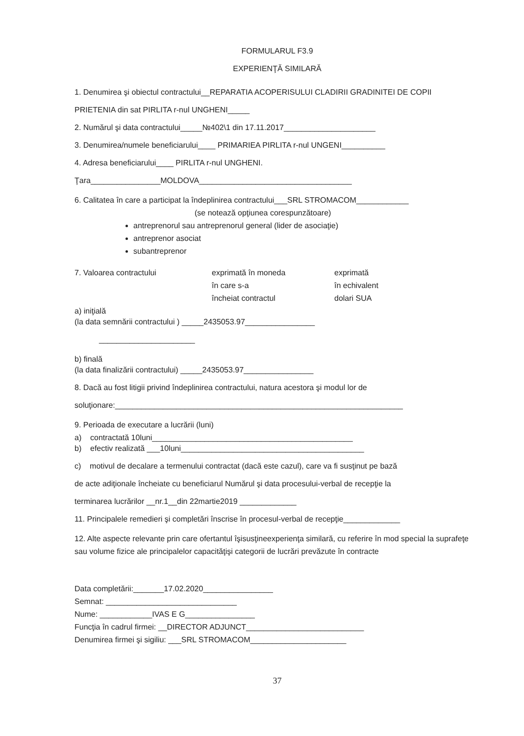FORMULARUL F3.9
EXPERIENŢĂ SIMILARĂ
1. Denumirea şi obiectul contractului__REPARATIA ACOPERISULUI CLADIRII GRADINITEI DE COPII
PRIETENIA din sat PIRLITA r-nul UNGHENI_____
2. Numărul şi data contractului_____№402\1 din 17.11.2017_____________________
3. Denumirea/numele beneficiarului____ PRIMARIEA PIRLITA r-nul UNGENI__________
4. Adresa beneficiarului____ PIRLITA r-nul UNGHENI.
Ţara________________MOLDOVA___________________________________
6. Calitatea în care a participat la îndeplinirea contractului___SRL STROMACOM____________
(se notează opţiunea corespunzătoare)
antreprenorul sau antreprenorul general (lider de asociaţie)
antreprenor asociat
subantreprenor
7. Valoarea contractului exprimată în moneda
în care s-a
încheiat contractul
exprimată
în echivalent
dolari SUA
a) iniţială
(la data semnării contractului ) _____2435053.97________________
______________________
b) finală
(la data finalizării contractului) _____2435053.97________________
8. Dacă au fost litigii privind îndeplinirea contractului, natura acestora şi modul lor de
soluţionare:__________________________________________________________________
9. Perioada de executare a lucrării (luni)
a) contractată 10luni______________________________________________
b) efectiv realizată ___10luni__________________________________________
c) motivul de decalare a termenului contractat (dacă este cazul), care va fi susţinut pe bază
de acte adiţionale încheiate cu beneficiarul Numărul şi data procesului-verbal de recepţie la
terminarea lucrărilor __nr.1__din 22martie2019 _____________
11. Principalele remedieri şi completări înscrise în procesul-verbal de recepţie_____________
12. Alte aspecte relevante prin care ofertantul îşisusţineexperienţa similară, cu referire în mod special la suprafeţe sau volume fizice ale principalelor capacităţişi categorii de lucrări prevăzute în contracte
Data completării:_______17.02.2020________________
Semnat: ______________________________
Nume: ____________IVAS E G________________
Funcţia în cadrul firmei: __DIRECTOR ADJUNCT___________________________
Denumirea firmei şi sigiliu: ___SRL STROMACOM______________________
37